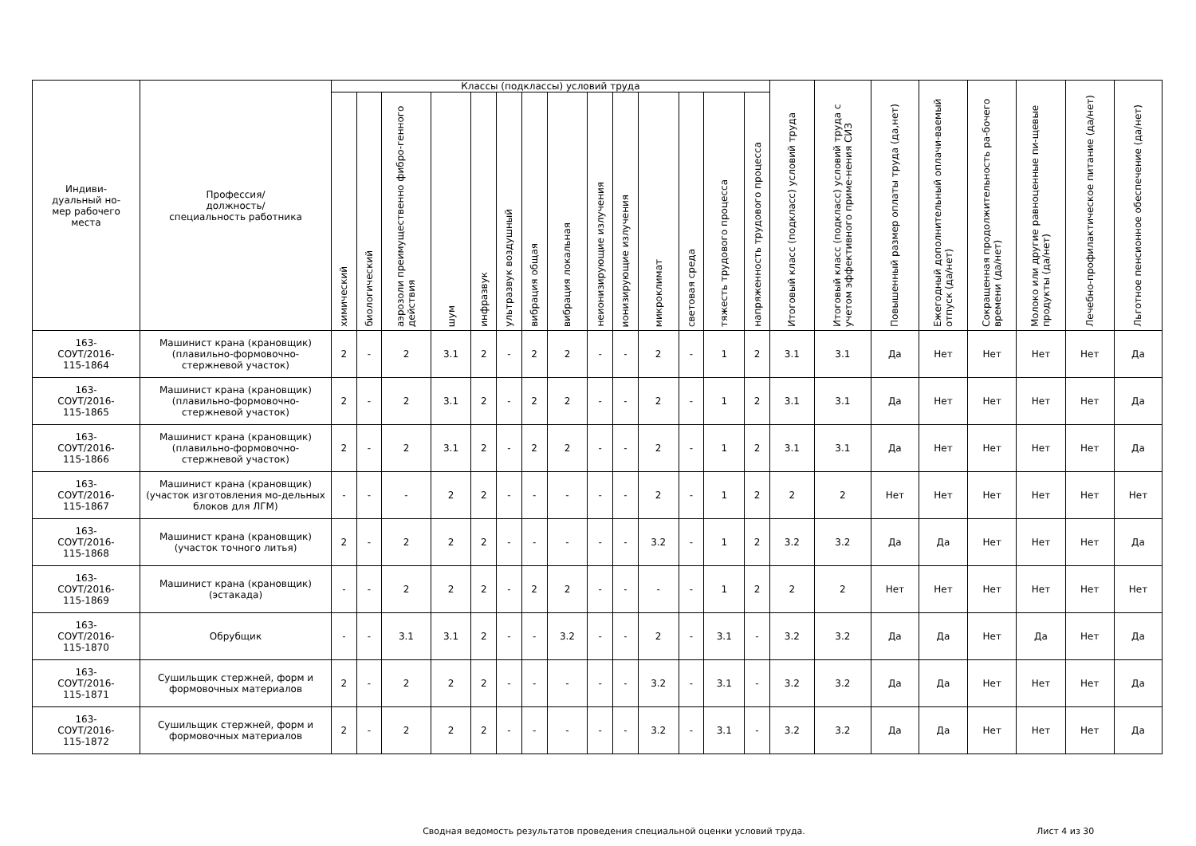| Индиви- дуальный но- мер рабочего места | Профессия/ должность/ специальность работника | Классы (подклассы) условий труда | | | | | | | | | | | | | | Итоговый класс (подкласс) условий труда | Итоговый класс (подкласс) условий труда с учетом эффективного приме-нения СИЗ | Повышенный размер оплаты труда (да,нет) | Ежегодный дополнительный оплачи-ваемый отпуск (да/нет) | Сокращенная продолжительность ра-бочего времени (да/нет) | Молоко или другие равноценные пи-щевые продукты (да/нет) | Лечебно-профилактическое питание (да/нет) | Льготное пенсионное обеспечение (да/нет) |
| --- | --- | --- | --- | --- | --- | --- | --- | --- | --- | --- | --- | --- | --- | --- | --- | --- | --- | --- | --- | --- | --- | --- | --- |
| | | химический | биологический | аэрозоли преимущественно фибро-генного действия | шум | инфразвук | ультразвук воздушный | вибрация общая | вибрация локальная | неионизирующие излучения | ионизирующие излучения | микроклимат | световая среда | тяжесть трудового процесса | напряженность трудового процесса | | | | | | | | |
| 163- СОУТ/2016- 115-1864 | Машинист крана (крановщик) (плавильно-формовочно-стержневой участок) | 2 | - | 2 | 3.1 | 2 | - | 2 | 2 | - | - | 2 | - | 1 | 2 | 3.1 | 3.1 | Да | Нет | Нет | Нет | Нет | Да |
| 163- СОУТ/2016- 115-1865 | Машинист крана (крановщик) (плавильно-формовочно-стержневой участок) | 2 | - | 2 | 3.1 | 2 | - | 2 | 2 | - | - | 2 | - | 1 | 2 | 3.1 | 3.1 | Да | Нет | Нет | Нет | Нет | Да |
| 163- СОУТ/2016- 115-1866 | Машинист крана (крановщик) (плавильно-формовочно-стержневой участок) | 2 | - | 2 | 3.1 | 2 | - | 2 | 2 | - | - | 2 | - | 1 | 2 | 3.1 | 3.1 | Да | Нет | Нет | Нет | Нет | Да |
| 163- СОУТ/2016- 115-1867 | Машинист крана (крановщик) (участок изготовления мо-дельных блоков для ЛГМ) | - | - | - | 2 | 2 | - | - | - | - | - | 2 | - | 1 | 2 | 2 | 2 | Нет | Нет | Нет | Нет | Нет | Нет |
| 163- СОУТ/2016- 115-1868 | Машинист крана (крановщик) (участок точного литья) | 2 | - | 2 | 2 | 2 | - | - | - | - | - | 3.2 | - | 1 | 2 | 3.2 | 3.2 | Да | Да | Нет | Нет | Нет | Да |
| 163- СОУТ/2016- 115-1869 | Машинист крана (крановщик) (эстакада) | - | - | 2 | 2 | 2 | - | 2 | 2 | - | - | - | - | 1 | 2 | 2 | 2 | Нет | Нет | Нет | Нет | Нет | Нет |
| 163- СОУТ/2016- 115-1870 | Обрубщик | - | - | 3.1 | 3.1 | 2 | - | - | 3.2 | - | - | 2 | - | 3.1 | - | 3.2 | 3.2 | Да | Да | Нет | Да | Нет | Да |
| 163- СОУТ/2016- 115-1871 | Сушильщик стержней, форм и формовочных материалов | 2 | - | 2 | 2 | 2 | - | - | - | - | - | 3.2 | - | 3.1 | - | 3.2 | 3.2 | Да | Да | Нет | Нет | Нет | Да |
| 163- СОУТ/2016- 115-1872 | Сушильщик стержней, форм и формовочных материалов | 2 | - | 2 | 2 | 2 | - | - | - | - | - | 3.2 | - | 3.1 | - | 3.2 | 3.2 | Да | Да | Нет | Нет | Нет | Да |
Сводная ведомость результатов проведения специальной оценки условий труда.
Лист 4 из 30